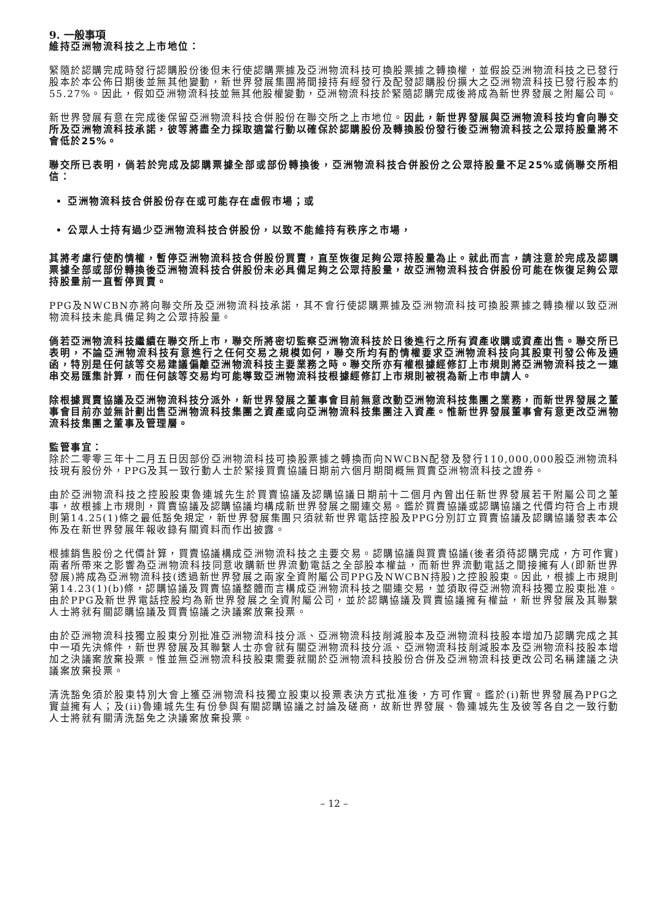9. 一般事項
維持亞洲物流科技之上市地位：
緊隨於認購完成時發行認購股份後但未行使認購票據及亞洲物流科技可換股票據之轉換權，並假設亞洲物流科技之已發行股本於本公佈日期後並無其他變動，新世界發展集團將間接持有經發行及配發認購股份擴大之亞洲物流科技已發行股本約55.27%。因此，假如亞洲物流科技並無其他股權變動，亞洲物流科技於緊隨認購完成後將成為新世界發展之附屬公司。
新世界發展有意在完成後保留亞洲物流科技合併股份在聯交所之上市地位。因此，新世界發展與亞洲物流科技均會向聯交所及亞洲物流科技承諾，彼等將盡全力採取適當行動以確保於認購股份及轉換股份發行後亞洲物流科技之公眾持股量將不會低於25%。
聯交所已表明，倘若於完成及認購票據全部或部份轉換後，亞洲物流科技合併股份之公眾持股量不足25%或倘聯交所相信：
亞洲物流科技合併股份存在或可能存在虛假市場；或
公眾人士持有過少亞洲物流科技合併股份，以致不能維持有秩序之市場，
其將考慮行使酌情權，暫停亞洲物流科技合併股份買賣，直至恢復足夠公眾持股量為止。就此而言，請注意於完成及認購票據全部或部份轉換後亞洲物流科技合併股份未必具備足夠之公眾持股量，故亞洲物流科技合併股份可能在恢復足夠公眾持股量前一直暫停買賣。
PPG及NWCBN亦將向聯交所及亞洲物流科技承諾，其不會行使認購票據及亞洲物流科技可換股票據之轉換權以致亞洲物流科技未能具備足夠之公眾持股量。
倘若亞洲物流科技繼續在聯交所上市，聯交所將密切監察亞洲物流科技於日後進行之所有資產收購或資產出售。聯交所已表明，不論亞洲物流科技有意進行之任何交易之規模如何，聯交所均有酌情權要求亞洲物流科技向其股東刊發公佈及通函，特別是任何該等交易建議偏離亞洲物流科技主要業務之時。聯交所亦有權根據經修訂上市規則將亞洲物流科技之一連串交易匯集計算，而任何該等交易均可能導致亞洲物流科技根據經修訂上市規則被視為新上市申請人。
除根據買賣協議及亞洲物流科技分派外，新世界發展之董事會目前無意改動亞洲物流科技集團之業務，而新世界發展之董事會目前亦並無計劃出售亞洲物流科技集團之資產或向亞洲物流科技集團注入資產。惟新世界發展董事會有意更改亞洲物流科技集團之董事及管理層。
監管事宜：
除於二零零三年十二月五日因部份亞洲物流科技可換股票據之轉換而向NWCBN配發及發行110,000,000股亞洲物流科技現有股份外，PPG及其一致行動人士於緊接買賣協議日期前六個月期間概無買賣亞洲物流科技之證券。
由於亞洲物流科技之控股股東魯連城先生於買賣協議及認購協議日期前十二個月內曾出任新世界發展若干附屬公司之董事，故根據上市規則，買賣協議及認購協議均構成新世界發展之關連交易。鑑於買賣協議或認購協議之代價均符合上市規則第14.25(1)條之最低豁免規定，新世界發展集團只須就新世界電話控股及PPG分別訂立買賣協議及認購協議發表本公佈及在新世界發展年報收錄有關資料而作出披露。
根據銷售股份之代價計算，買賣協議構成亞洲物流科技之主要交易。認購協議與買賣協議(後者須待認購完成，方可作實)兩者所帶來之影響為亞洲物流科技同意收購新世界流動電話之全部股本權益，而新世界流動電話之間接擁有人(即新世界發展)將成為亞洲物流科技(透過新世界發展之兩家全資附屬公司PPG及NWCBN持股)之控股股東。因此，根據上市規則第14.23(1)(b)條，認購協議及買賣協議整體而言構成亞洲物流科技之關連交易，並須取得亞洲物流科技獨立股東批准。由於PPG及新世界電話控股均為新世界發展之全資附屬公司，並於認購協議及買賣協議擁有權益，新世界發展及其聯繫人士將就有關認購協議及買賣協議之決議案放棄投票。
由於亞洲物流科技獨立股東分別批准亞洲物流科技分派、亞洲物流科技削減股本及亞洲物流科技股本增加乃認購完成之其中一項先決條件，新世界發展及其聯繫人士亦會就有關亞洲物流科技分派、亞洲物流科技削減股本及亞洲物流科技股本增加之決議案放棄投票。惟並無亞洲物流科技股東需要就關於亞洲物流科技股份合併及亞洲物流科技更改公司名稱建議之決議案放棄投票。
清洗豁免須於股東特別大會上獲亞洲物流科技獨立股東以投票表決方式批准後，方可作實。鑑於(i)新世界發展為PPG之實益擁有人；及(ii)魯連城先生有份參與有關認購協議之討論及磋商，故新世界發展、魯連城先生及彼等各自之一致行動人士將就有關清洗豁免之決議案放棄投票。
– 12 –